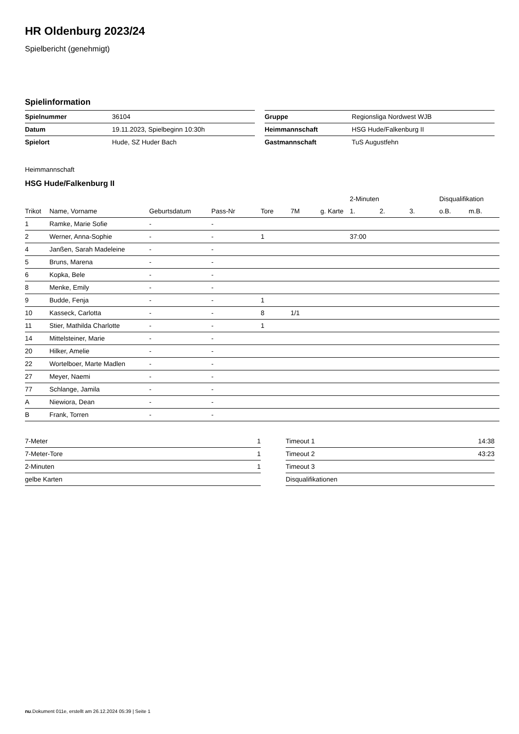HR Oldenburg 2023/24
Spielbericht (genehmigt)
Spielinformation
| Spielnummer | 36104 |
| Datum | 19.11.2023, Spielbeginn 10:30h |
| Spielort | Hude, SZ Huder Bach |
| Gruppe | Regionsliga Nordwest WJB |
| Heimmannschaft | HSG Hude/Falkenburg II |
| Gastmannschaft | TuS Augustfehn |
Heimmannschaft
HSG Hude/Falkenburg II
| | | | | | | | 2-Minuten | | | Disqualifikation | |
| --- | --- | --- | --- | --- | --- | --- | --- | --- | --- | --- | --- |
| Trikot | Name, Vorname | Geburtsdatum | Pass-Nr | Tore | 7M | g. Karte | 1. | 2. | 3. | o.B. | m.B. |
| 1 | Ramke, Marie Sofie | - | - | | | | | | | | |
| 2 | Werner, Anna-Sophie | - | - | 1 | | | 37:00 | | | | |
| 4 | Janßen, Sarah Madeleine | - | - | | | | | | | | |
| 5 | Bruns, Marena | - | - | | | | | | | | |
| 6 | Kopka, Bele | - | - | | | | | | | | |
| 8 | Menke, Emily | - | - | | | | | | | | |
| 9 | Budde, Fenja | - | - | 1 | | | | | | | |
| 10 | Kasseck, Carlotta | - | - | 8 | 1/1 | | | | | | |
| 11 | Stier, Mathilda Charlotte | - | - | 1 | | | | | | | |
| 14 | Mittelsteiner, Marie | - | - | | | | | | | | |
| 20 | Hilker, Amelie | - | - | | | | | | | | |
| 22 | Wortelboer, Marte Madlen | - | - | | | | | | | | |
| 27 | Meyer, Naemi | - | - | | | | | | | | |
| 77 | Schlange, Jamila | - | - | | | | | | | | |
| A | Niewiora, Dean | - | - | | | | | | | | |
| B | Frank, Torren | - | - | | | | | | | | |
| 7-Meter | 1 |
| 7-Meter-Tore | 1 |
| 2-Minuten | 1 |
| gelbe Karten | |
| Timeout 1 | 14:38 |
| Timeout 2 | 43:23 |
| Timeout 3 | |
| Disqualifikationen | |
nu.Dokument 011e, erstellt am 26.12.2024 05:39 | Seite 1